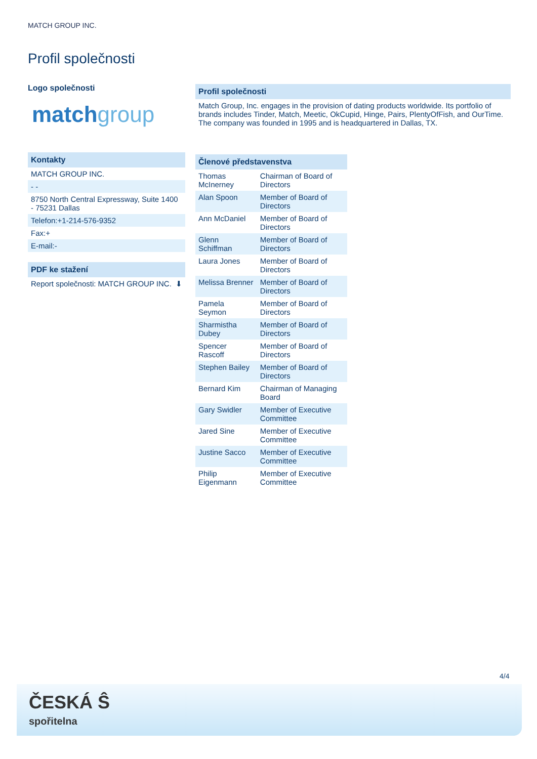MATCH GROUP INC.
Profil společnosti
Logo společnosti
matchgroup
Kontakty
MATCH GROUP INC.
- -
8750 North Central Expressway, Suite 1400 - 75231 Dallas
Telefon:+1-214-576-9352
Fax:+
E-mail:-
PDF ke stažení
Report společnosti: MATCH GROUP INC. ⬇
Profil společnosti
Match Group, Inc. engages in the provision of dating products worldwide. Its portfolio of brands includes Tinder, Match, Meetic, OkCupid, Hinge, Pairs, PlentyOfFish, and OurTime. The company was founded in 1995 and is headquartered in Dallas, TX.
Členové představenstva
| Thomas McInerney | Chairman of Board of Directors |
| Alan Spoon | Member of Board of Directors |
| Ann McDaniel | Member of Board of Directors |
| Glenn Schiffman | Member of Board of Directors |
| Laura Jones | Member of Board of Directors |
| Melissa Brenner | Member of Board of Directors |
| Pamela Seymon | Member of Board of Directors |
| Sharmistha Dubey | Member of Board of Directors |
| Spencer Rascoff | Member of Board of Directors |
| Stephen Bailey | Member of Board of Directors |
| Bernard Kim | Chairman of Managing Board |
| Gary Swidler | Member of Executive Committee |
| Jared Sine | Member of Executive Committee |
| Justine Sacco | Member of Executive Committee |
| Philip Eigenmann | Member of Executive Committee |
4/4
ČESKÁ Ŝ
spořitelna